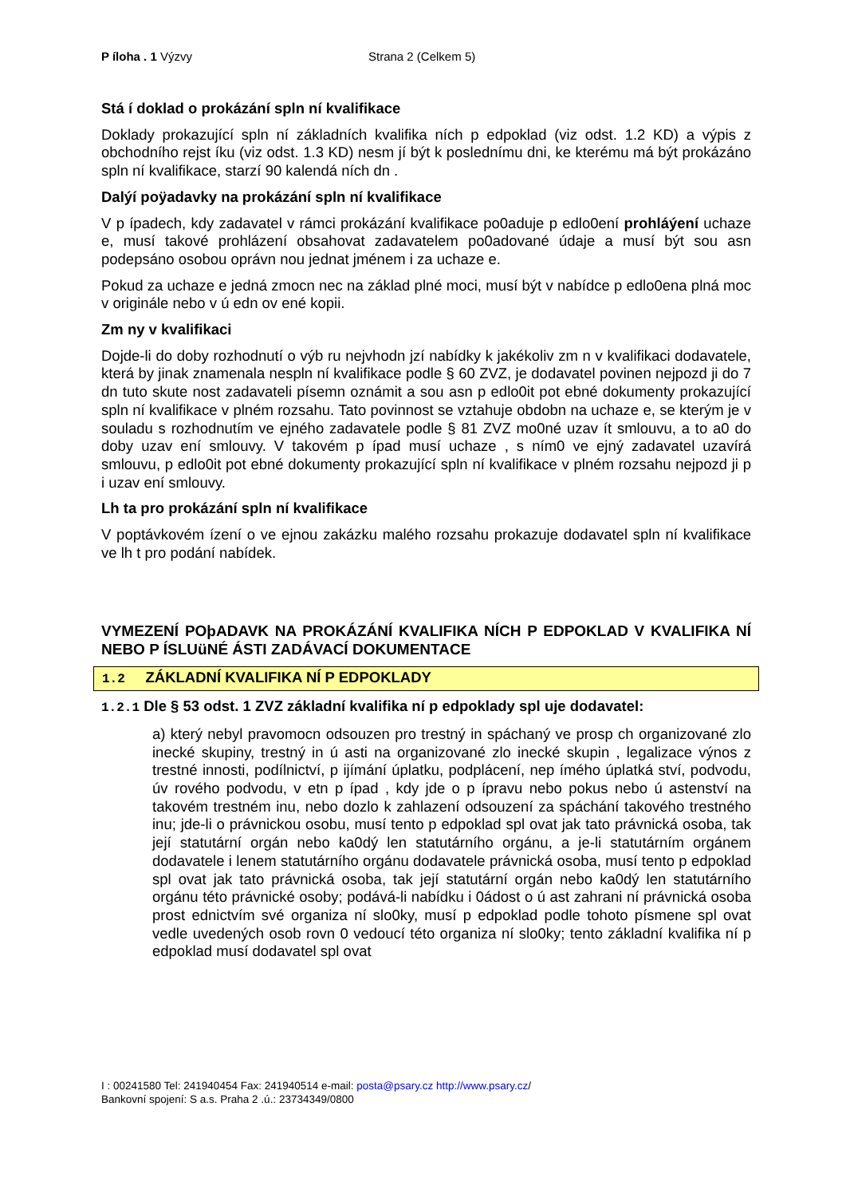P íloha . 1 Výzvy Strana 2 (Celkem 5)
Stá í doklad o prokázání spln ní kvalifikace
Doklady prokazující spln ní základních kvalifika ních p edpoklad (viz odst. 1.2 KD) a výpis z obchodního rejst íku (viz odst. 1.3 KD) nesm jí být k poslednímu dni, ke kterému má být prokázáno spln ní kvalifikace, starzí 90 kalendá ních dn .
Dalýí poÿadavky na prokázání spln ní kvalifikace
V p ípadech, kdy zadavatel v rámci prokázání kvalifikace po0aduje p edlo0ení prohláýení uchaze e, musí takové prohlázení obsahovat zadavatelem po0adované údaje a musí být sou asn podepsáno osobou oprávn nou jednat jménem i za uchaze e.
Pokud za uchaze e jedná zmocn nec na základ plné moci, musí být v nabídce p edlo0ena plná moc v originále nebo v ú edn ov ené kopii.
Zm ny v kvalifikaci
Dojde-li do doby rozhodnutí o výb ru nejvhodn jzí nabídky k jakékoliv zm n v kvalifikaci dodavatele, která by jinak znamenala nespln ní kvalifikace podle § 60 ZVZ, je dodavatel povinen nejpozd ji do 7 dn tuto skute nost zadavateli písemn oznámit a sou asn p edlo0it pot ebné dokumenty prokazující spln ní kvalifikace v plném rozsahu. Tato povinnost se vztahuje obdobn na uchaze e, se kterým je v souladu s rozhodnutím ve ejného zadavatele podle § 81 ZVZ mo0né uzav ít smlouvu, a to a0 do doby uzav ení smlouvy. V takovém p ípad musí uchaze , s ním0 ve ejný zadavatel uzavírá smlouvu, p edlo0it pot ebné dokumenty prokazující spln ní kvalifikace v plném rozsahu nejpozd ji p i uzav ení smlouvy.
Lh ta pro prokázání spln ní kvalifikace
V poptávkovém ízení o ve ejnou zakázku malého rozsahu prokazuje dodavatel spln ní kvalifikace ve lh t pro podání nabídek.
VYMEZENÍ POþADAVK NA PROKÁZÁNÍ KVALIFIKA NÍCH P EDPOKLAD V KVALIFIKA NÍ NEBO P ÍSLUüNÉ ÁSTI ZADÁVACÍ DOKUMENTACE
1.2 ZÁKLADNÍ KVALIFIKA NÍ P EDPOKLADY
1.2.1 Dle § 53 odst. 1 ZVZ základní kvalifika ní p edpoklady spl uje dodavatel:
a) který nebyl pravomocn odsouzen pro trestný in spáchaný ve prosp ch organizované zlo inecké skupiny, trestný in ú asti na organizované zlo inecké skupin , legalizace výnos z trestné innosti, podílnictví, p ijímání úplatku, podplácení, nep ímého úplatká ství, podvodu, úv rového podvodu, v etn p ípad , kdy jde o p ípravu nebo pokus nebo ú astenství na takovém trestném inu, nebo dozlo k zahlazení odsouzení za spáchání takového trestného inu; jde-li o právnickou osobu, musí tento p edpoklad spl ovat jak tato právnická osoba, tak její statutární orgán nebo ka0dý len statutárního orgánu, a je-li statutárním orgánem dodavatele i lenem statutárního orgánu dodavatele právnická osoba, musí tento p edpoklad spl ovat jak tato právnická osoba, tak její statutární orgán nebo ka0dý len statutárního orgánu této právnické osoby; podává-li nabídku i 0ádost o ú ast zahrani ní právnická osoba prost ednictvím své organiza ní slo0ky, musí p edpoklad podle tohoto písmene spl ovat vedle uvedených osob rovn 0 vedoucí této organiza ní slo0ky; tento základní kvalifika ní p edpoklad musí dodavatel spl ovat
I : 00241580 Tel: 241940454 Fax: 241940514 e-mail: posta@psary.cz http://www.psary.cz/
Bankovní spojení: S a.s. Praha 2 .ú.: 23734349/0800